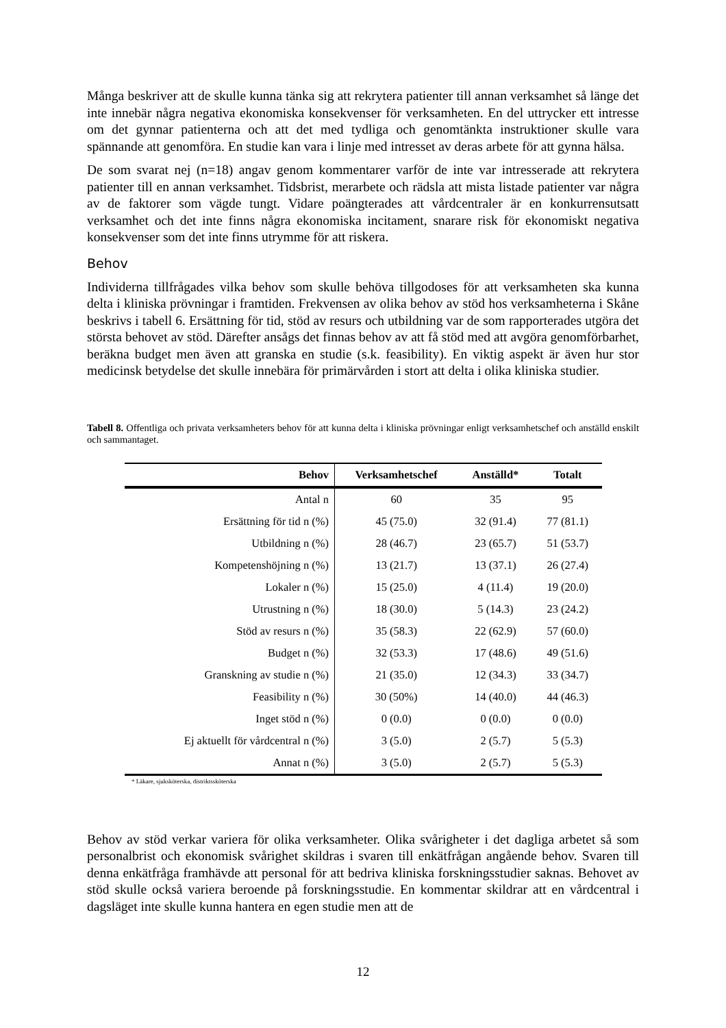Många beskriver att de skulle kunna tänka sig att rekrytera patienter till annan verksamhet så länge det inte innebär några negativa ekonomiska konsekvenser för verksamheten. En del uttrycker ett intresse om det gynnar patienterna och att det med tydliga och genomtänkta instruktioner skulle vara spännande att genomföra. En studie kan vara i linje med intresset av deras arbete för att gynna hälsa.
De som svarat nej (n=18) angav genom kommentarer varför de inte var intresserade att rekrytera patienter till en annan verksamhet. Tidsbrist, merarbete och rädsla att mista listade patienter var några av de faktorer som vägde tungt. Vidare poängterades att vårdcentraler är en konkurrensutsatt verksamhet och det inte finns några ekonomiska incitament, snarare risk för ekonomiskt negativa konsekvenser som det inte finns utrymme för att riskera.
Behov
Individerna tillfrågades vilka behov som skulle behöva tillgodoses för att verksamheten ska kunna delta i kliniska prövningar i framtiden. Frekvensen av olika behov av stöd hos verksamheterna i Skåne beskrivs i tabell 6. Ersättning för tid, stöd av resurs och utbildning var de som rapporterades utgöra det största behovet av stöd. Därefter ansågs det finnas behov av att få stöd med att avgöra genomförbarhet, beräkna budget men även att granska en studie (s.k. feasibility). En viktig aspekt är även hur stor medicinsk betydelse det skulle innebära för primärvården i stort att delta i olika kliniska studier.
Tabell 8. Offentliga och privata verksamheters behov för att kunna delta i kliniska prövningar enligt verksamhetschef och anställd enskilt och sammantaget.
| Behov | Verksamhetschef | Anställd* | Totalt |
| --- | --- | --- | --- |
| Antal n | 60 | 35 | 95 |
| Ersättning för tid n (%) | 45 (75.0) | 32 (91.4) | 77 (81.1) |
| Utbildning n (%) | 28 (46.7) | 23 (65.7) | 51 (53.7) |
| Kompetenshöjning n (%) | 13 (21.7) | 13 (37.1) | 26 (27.4) |
| Lokaler n (%) | 15 (25.0) | 4 (11.4) | 19 (20.0) |
| Utrustning n (%) | 18 (30.0) | 5 (14.3) | 23 (24.2) |
| Stöd av resurs n (%) | 35 (58.3) | 22 (62.9) | 57 (60.0) |
| Budget n (%) | 32 (53.3) | 17 (48.6) | 49 (51.6) |
| Granskning av studie n (%) | 21 (35.0) | 12 (34.3) | 33 (34.7) |
| Feasibility n (%) | 30 (50%) | 14 (40.0) | 44 (46.3) |
| Inget stöd n (%) | 0 (0.0) | 0 (0.0) | 0 (0.0) |
| Ej aktuellt för vårdcentral n (%) | 3 (5.0) | 2 (5.7) | 5 (5.3) |
| Annat n (%) | 3 (5.0) | 2 (5.7) | 5 (5.3) |
* Läkare, sjuksköterska, distriktssköterska
Behov av stöd verkar variera för olika verksamheter. Olika svårigheter i det dagliga arbetet så som personalbrist och ekonomisk svårighet skildras i svaren till enkätfrågan angående behov. Svaren till denna enkätfråga framhävde att personal för att bedriva kliniska forskningsstudier saknas. Behovet av stöd skulle också variera beroende på forskningsstudie. En kommentar skildrar att en vårdcentral i dagsläget inte skulle kunna hantera en egen studie men att de
12